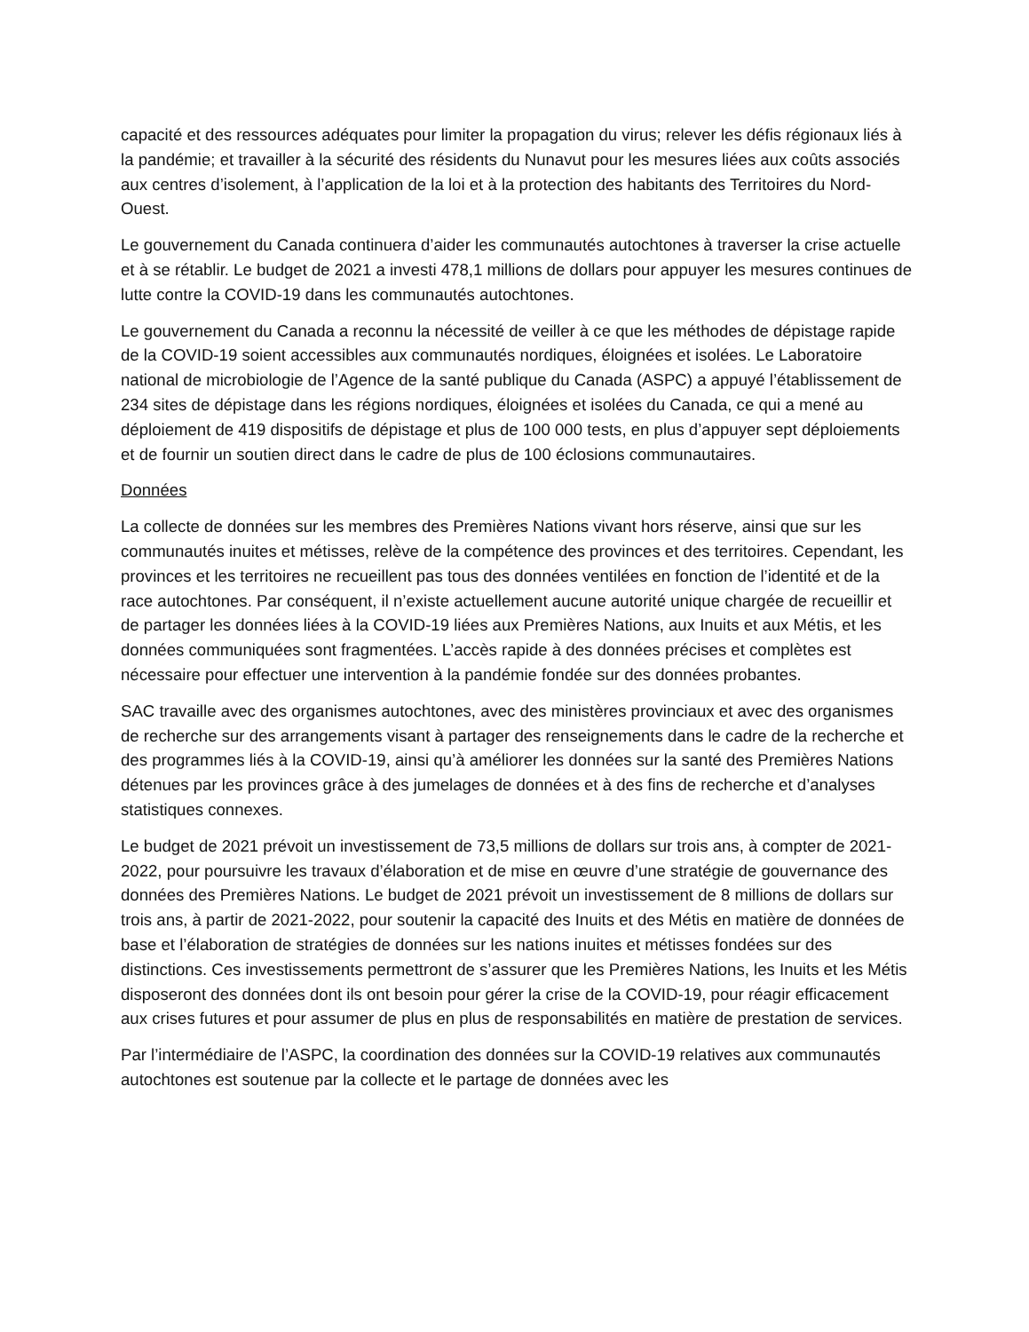capacité et des ressources adéquates pour limiter la propagation du virus; relever les défis régionaux liés à la pandémie; et travailler à la sécurité des résidents du Nunavut pour les mesures liées aux coûts associés aux centres d’isolement, à l’application de la loi et à la protection des habitants des Territoires du Nord-Ouest.
Le gouvernement du Canada continuera d’aider les communautés autochtones à traverser la crise actuelle et à se rétablir. Le budget de 2021 a investi 478,1 millions de dollars pour appuyer les mesures continues de lutte contre la COVID-19 dans les communautés autochtones.
Le gouvernement du Canada a reconnu la nécessité de veiller à ce que les méthodes de dépistage rapide de la COVID-19 soient accessibles aux communautés nordiques, éloignées et isolées. Le Laboratoire national de microbiologie de l’Agence de la santé publique du Canada (ASPC) a appuyé l’établissement de 234 sites de dépistage dans les régions nordiques, éloignées et isolées du Canada, ce qui a mené au déploiement de 419 dispositifs de dépistage et plus de 100 000 tests, en plus d’appuyer sept déploiements et de fournir un soutien direct dans le cadre de plus de 100 éclosions communautaires.
Données
La collecte de données sur les membres des Premières Nations vivant hors réserve, ainsi que sur les communautés inuites et métisses, relève de la compétence des provinces et des territoires. Cependant, les provinces et les territoires ne recueillent pas tous des données ventilées en fonction de l’identité et de la race autochtones. Par conséquent, il n’existe actuellement aucune autorité unique chargée de recueillir et de partager les données liées à la COVID-19 liées aux Premières Nations, aux Inuits et aux Métis, et les données communiquées sont fragmentées. L’accès rapide à des données précises et complètes est nécessaire pour effectuer une intervention à la pandémie fondée sur des données probantes.
SAC travaille avec des organismes autochtones, avec des ministères provinciaux et avec des organismes de recherche sur des arrangements visant à partager des renseignements dans le cadre de la recherche et des programmes liés à la COVID-19, ainsi qu’à améliorer les données sur la santé des Premières Nations détenues par les provinces grâce à des jumelages de données et à des fins de recherche et d’analyses statistiques connexes.
Le budget de 2021 prévoit un investissement de 73,5 millions de dollars sur trois ans, à compter de 2021-2022, pour poursuivre les travaux d’élaboration et de mise en œuvre d’une stratégie de gouvernance des données des Premières Nations. Le budget de 2021 prévoit un investissement de 8 millions de dollars sur trois ans, à partir de 2021-2022, pour soutenir la capacité des Inuits et des Métis en matière de données de base et l’élaboration de stratégies de données sur les nations inuites et métisses fondées sur des distinctions. Ces investissements permettront de s’assurer que les Premières Nations, les Inuits et les Métis disposeront des données dont ils ont besoin pour gérer la crise de la COVID-19, pour réagir efficacement aux crises futures et pour assumer de plus en plus de responsabilités en matière de prestation de services.
Par l’intermédiaire de l’ASPC, la coordination des données sur la COVID-19 relatives aux communautés autochtones est soutenue par la collecte et le partage de données avec les